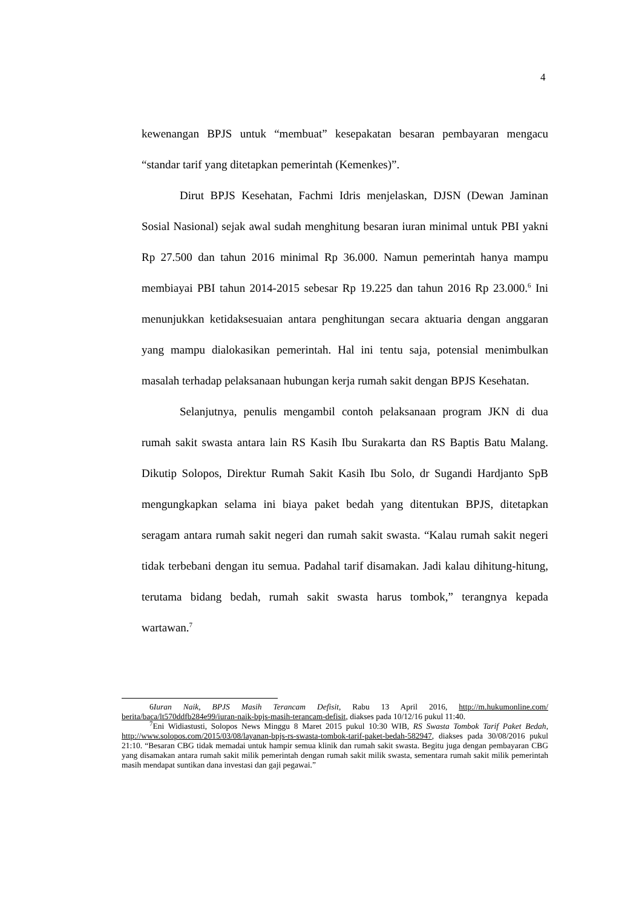4
kewenangan BPJS untuk “membuat” kesepakatan besaran pembayaran mengacu “standar tarif yang ditetapkan pemerintah (Kemenkes)”.
Dirut BPJS Kesehatan, Fachmi Idris menjelaskan, DJSN (Dewan Jaminan Sosial Nasional) sejak awal sudah menghitung besaran iuran minimal untuk PBI yakni Rp 27.500 dan tahun 2016 minimal Rp 36.000. Namun pemerintah hanya mampu membiayai PBI tahun 2014-2015 sebesar Rp 19.225 dan tahun 2016 Rp 23.000.<sup>6</sup> Ini menunjukkan ketidaksesuaian antara penghitungan secara aktuaria dengan anggaran yang mampu dialokasikan pemerintah. Hal ini tentu saja, potensial menimbulkan masalah terhadap pelaksanaan hubungan kerja rumah sakit dengan BPJS Kesehatan.
Selanjutnya, penulis mengambil contoh pelaksanaan program JKN di dua rumah sakit swasta antara lain RS Kasih Ibu Surakarta dan RS Baptis Batu Malang. Dikutip Solopos, Direktur Rumah Sakit Kasih Ibu Solo, dr Sugandi Hardjanto SpB mengungkapkan selama ini biaya paket bedah yang ditentukan BPJS, ditetapkan seragam antara rumah sakit negeri dan rumah sakit swasta. “Kalau rumah sakit negeri tidak terbebani dengan itu semua. Padahal tarif disamakan. Jadi kalau dihitung-hitung, terutama bidang bedah, rumah sakit swasta harus tombok,” terangnya kepada wartawan.<sup>7</sup>
6Iuran Naik, BPJS Masih Terancam Defisit, Rabu 13 April 2016, http://m.hukumonline.com/ berita/baca/lt570ddfb284e99/iuran-naik-bpjs-masih-terancam-defisit, diakses pada 10/12/16 pukul 11:40.
<sup>7</sup> Eni Widiastusti, Solopos News Minggu 8 Maret 2015 pukul 10:30 WIB, RS Swasta Tombok Tarif Paket Bedah, http://www.solopos.com/2015/03/08/layanan-bpjs-rs-swasta-tombok-tarif-paket-bedah-582947, diakses pada 30/08/2016 pukul 21:10. “Besaran CBG tidak memadai untuk hampir semua klinik dan rumah sakit swasta. Begitu juga dengan pembayaran CBG yang disamakan antara rumah sakit milik pemerintah dengan rumah sakit milik swasta, sementara rumah sakit milik pemerintah masih mendapat suntikan dana investasi dan gaji pegawai.”